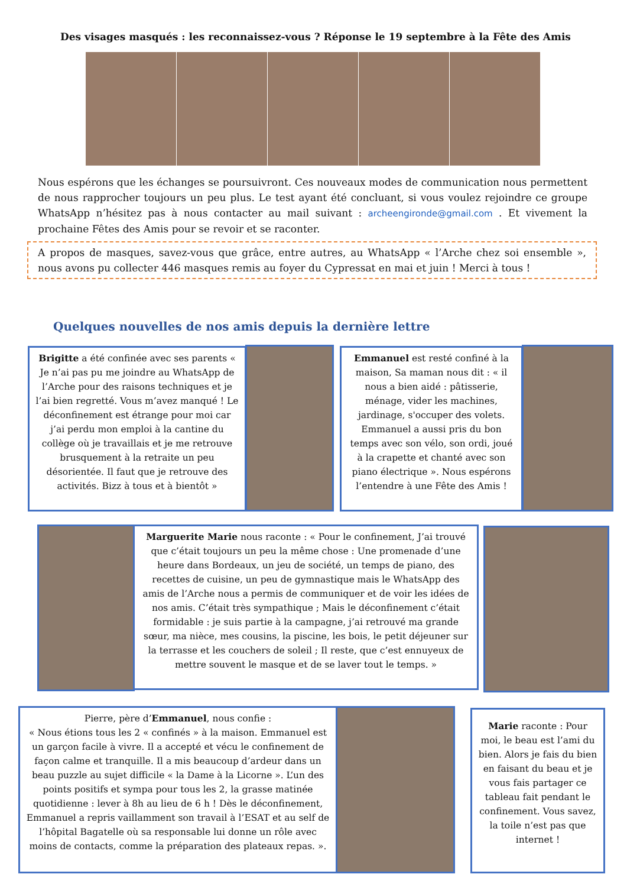Des visages masqués : les reconnaissez-vous ? Réponse le 19 septembre à la Fête des Amis
Nous espérons que les échanges se poursuivront. Ces nouveaux modes de communication nous permettent de nous rapprocher toujours un peu plus. Le test ayant été concluant, si vous voulez rejoindre ce groupe WhatsApp n’hésitez pas à nous contacter au mail suivant : archeengironde@gmail.com . Et vivement la prochaine Fêtes des Amis pour se revoir et se raconter.
A propos de masques, savez-vous que grâce, entre autres, au WhatsApp « l’Arche chez soi ensemble », nous avons pu collecter 446 masques remis au foyer du Cypressat en mai et juin ! Merci à tous !
Quelques nouvelles de nos amis depuis la dernière lettre
Brigitte a été confinée avec ses parents « Je n’ai pas pu me joindre au WhatsApp de l’Arche pour des raisons techniques et je l’ai bien regretté. Vous m’avez manqué ! Le déconfinement est étrange pour moi car j’ai perdu mon emploi à la cantine du collège où je travaillais et je me retrouve brusquement à la retraite un peu désorientée. Il faut que je retrouve des activités. Bizz à tous et à bientôt »
Emmanuel est resté confiné à la maison, Sa maman nous dit : « il nous a bien aidé : pâtisserie, ménage, vider les machines, jardinage, s'occuper des volets. Emmanuel a aussi pris du bon temps avec son vélo, son ordi, joué à la crapette et chanté avec son piano électrique ». Nous espérons l’entendre à une Fête des Amis !
Marguerite Marie nous raconte : « Pour le confinement, J’ai trouvé que c’était toujours un peu la même chose : Une promenade d’une heure dans Bordeaux, un jeu de société, un temps de piano, des recettes de cuisine, un peu de gymnastique mais le WhatsApp des amis de l’Arche nous a permis de communiquer et de voir les idées de nos amis. C’était très sympathique ; Mais le déconfinement c’était formidable : je suis partie à la campagne, j’ai retrouvé ma grande sœur, ma nièce, mes cousins, la piscine, les bois, le petit déjeuner sur la terrasse et les couchers de soleil ; Il reste, que c’est ennuyeux de mettre souvent le masque et de se laver tout le temps. »
Pierre, père d’Emmanuel, nous confie :
« Nous étions tous les 2 « confinés » à la maison. Emmanuel est un garçon facile à vivre. Il a accepté et vécu le confinement de façon calme et tranquille. Il a mis beaucoup d’ardeur dans un beau puzzle au sujet difficile « la Dame à la Licorne ». L’un des points positifs et sympa pour tous les 2, la grasse matinée quotidienne : lever à 8h au lieu de 6 h ! Dès le déconfinement, Emmanuel a repris vaillamment son travail à l’ESAT et au self de l’hôpital Bagatelle où sa responsable lui donne un rôle avec moins de contacts, comme la préparation des plateaux repas. ».
Marie raconte : Pour moi, le beau est l’ami du bien. Alors je fais du bien en faisant du beau et je vous fais partager ce tableau fait pendant le confinement. Vous savez, la toile n’est pas que internet !